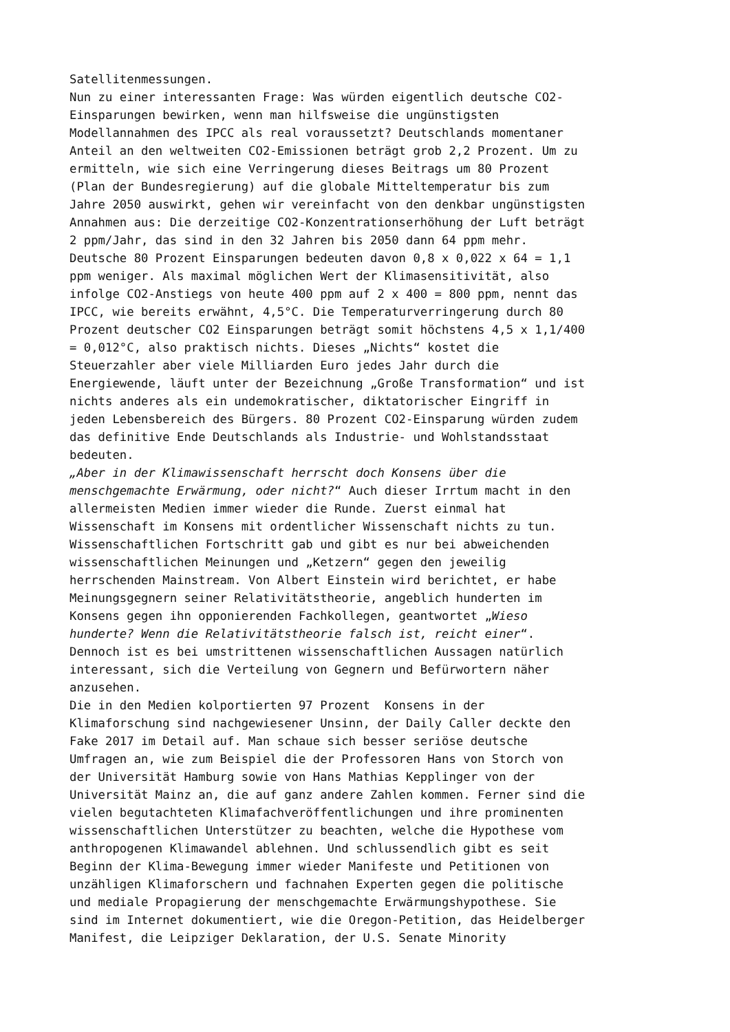Satellitenmessungen.
Nun zu einer interessanten Frage: Was würden eigentlich deutsche CO2-
Einsparungen bewirken, wenn man hilfsweise die ungünstigsten
Modellannahmen des IPCC als real voraussetzt? Deutschlands momentaner
Anteil an den weltweiten CO2-Emissionen beträgt grob 2,2 Prozent. Um zu
ermitteln, wie sich eine Verringerung dieses Beitrags um 80 Prozent
(Plan der Bundesregierung) auf die globale Mitteltemperatur bis zum
Jahre 2050 auswirkt, gehen wir vereinfacht von den denkbar ungünstigsten
Annahmen aus: Die derzeitige CO2-Konzentrationserhöhung der Luft beträgt
2 ppm/Jahr, das sind in den 32 Jahren bis 2050 dann 64 ppm mehr.
Deutsche 80 Prozent Einsparungen bedeuten davon 0,8 x 0,022 x 64 = 1,1
ppm weniger. Als maximal möglichen Wert der Klimasensitivität, also
infolge CO2-Anstiegs von heute 400 ppm auf 2 x 400 = 800 ppm, nennt das
IPCC, wie bereits erwähnt, 4,5°C. Die Temperaturverringerung durch 80
Prozent deutscher CO2 Einsparungen beträgt somit höchstens 4,5 x 1,1/400
= 0,012°C, also praktisch nichts. Dieses „Nichts“ kostet die
Steuerzahler aber viele Milliarden Euro jedes Jahr durch die
Energiewende, läuft unter der Bezeichnung „Große Transformation“ und ist
nichts anderes als ein undemokratischer, diktatorischer Eingriff in
jeden Lebensbereich des Bürgers. 80 Prozent CO2-Einsparung würden zudem
das definitive Ende Deutschlands als Industrie- und Wohlstandsstaat
bedeuten.
„Aber in der Klimawissenschaft herrscht doch Konsens über die
menschgemachte Erwärmung, oder nicht?“ Auch dieser Irrtum macht in den
allermeisten Medien immer wieder die Runde. Zuerst einmal hat
Wissenschaft im Konsens mit ordentlicher Wissenschaft nichts zu tun.
Wissenschaftlichen Fortschritt gab und gibt es nur bei abweichenden
wissenschaftlichen Meinungen und „Ketzern“ gegen den jeweilig
herrschenden Mainstream. Von Albert Einstein wird berichtet, er habe
Meinungsgegnern seiner Relativitätstheorie, angeblich hunderten im
Konsens gegen ihn opponierenden Fachkollegen, geantwortet „Wieso
hunderte? Wenn die Relativitätstheorie falsch ist, reicht einer“.
Dennoch ist es bei umstrittenen wissenschaftlichen Aussagen natürlich
interessant, sich die Verteilung von Gegnern und Befürwortern näher
anzusehen.
Die in den Medien kolportierten 97 Prozent Konsens in der
Klimaforschung sind nachgewiesener Unsinn, der Daily Caller deckte den
Fake 2017 im Detail auf. Man schaue sich besser seriöse deutsche
Umfragen an, wie zum Beispiel die der Professoren Hans von Storch von
der Universität Hamburg sowie von Hans Mathias Kepplinger von der
Universität Mainz an, die auf ganz andere Zahlen kommen. Ferner sind die
vielen begutachteten Klimafachveröffentlichungen und ihre prominenten
wissenschaftlichen Unterstützer zu beachten, welche die Hypothese vom
anthropogenen Klimawandel ablehnen. Und schlussendlich gibt es seit
Beginn der Klima-Bewegung immer wieder Manifeste und Petitionen von
unzähligen Klimaforschern und fachnahen Experten gegen die politische
und mediale Propagierung der menschgemachte Erwärmungshypothese. Sie
sind im Internet dokumentiert, wie die Oregon-Petition, das Heidelberger
Manifest, die Leipziger Deklaration, der U.S. Senate Minority